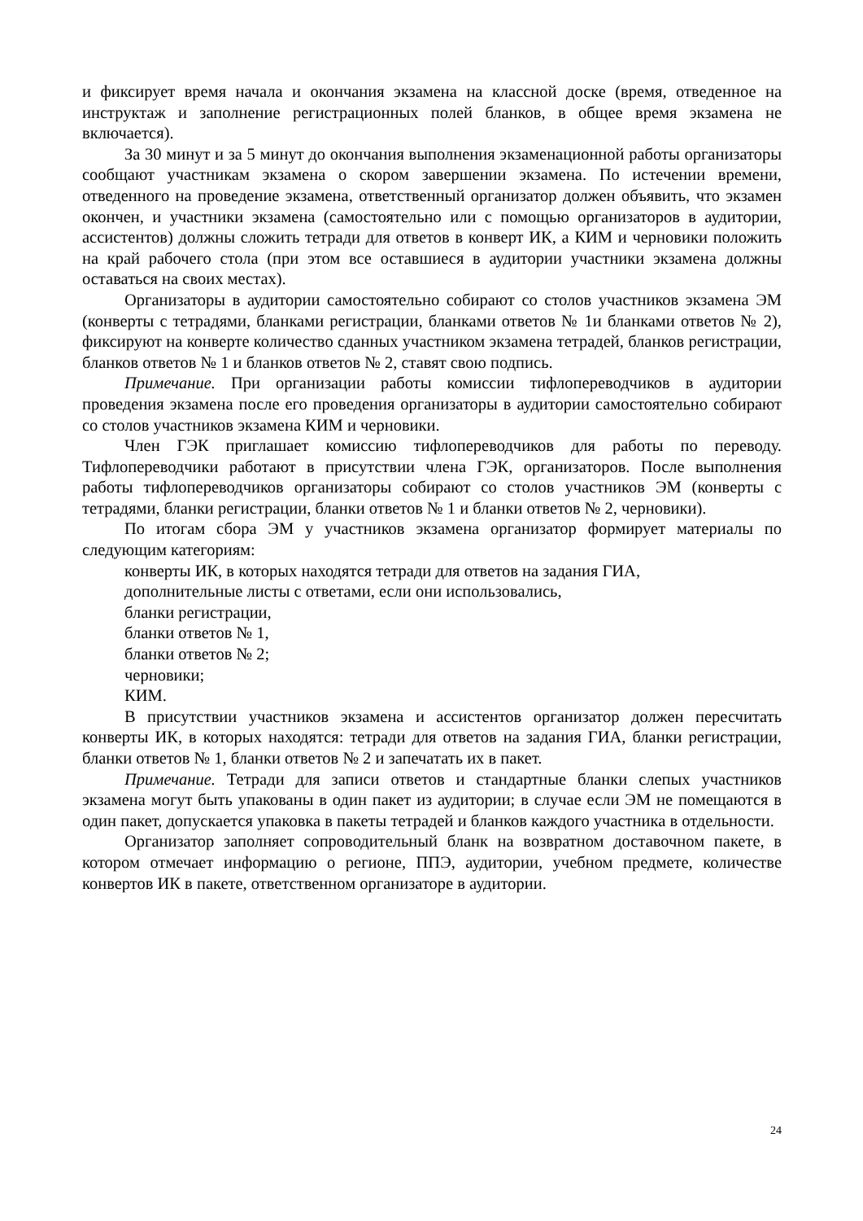и фиксирует время начала и окончания экзамена на классной доске (время, отведенное на инструктаж и заполнение регистрационных полей бланков, в общее время экзамена не включается).
За 30 минут и за 5 минут до окончания выполнения экзаменационной работы организаторы сообщают участникам экзамена о скором завершении экзамена. По истечении времени, отведенного на проведение экзамена, ответственный организатор должен объявить, что экзамен окончен, и участники экзамена (самостоятельно или с помощью организаторов в аудитории, ассистентов) должны сложить тетради для ответов в конверт ИК, а КИМ и черновики положить на край рабочего стола (при этом все оставшиеся в аудитории участники экзамена должны оставаться на своих местах).
Организаторы в аудитории самостоятельно собирают со столов участников экзамена ЭМ (конверты с тетрадями, бланками регистрации, бланками ответов № 1и бланками ответов № 2), фиксируют на конверте количество сданных участником экзамена тетрадей, бланков регистрации, бланков ответов № 1 и бланков ответов № 2, ставят свою подпись.
Примечание. При организации работы комиссии тифлопереводчиков в аудитории проведения экзамена после его проведения организаторы в аудитории самостоятельно собирают со столов участников экзамена КИМ и черновики.
Член ГЭК приглашает комиссию тифлопереводчиков для работы по переводу. Тифлопереводчики работают в присутствии члена ГЭК, организаторов. После выполнения работы тифлопереводчиков организаторы собирают со столов участников ЭМ (конверты с тетрадями, бланки регистрации, бланки ответов № 1 и бланки ответов № 2, черновики).
По итогам сбора ЭМ у участников экзамена организатор формирует материалы по следующим категориям:
конверты ИК, в которых находятся тетради для ответов на задания ГИА,
дополнительные листы с ответами, если они использовались,
бланки регистрации,
бланки ответов № 1,
бланки ответов № 2;
черновики;
КИМ.
В присутствии участников экзамена и ассистентов организатор должен пересчитать конверты ИК, в которых находятся: тетради для ответов на задания ГИА, бланки регистрации, бланки ответов № 1, бланки ответов № 2 и запечатать их в пакет.
Примечание. Тетради для записи ответов и стандартные бланки слепых участников экзамена могут быть упакованы в один пакет из аудитории; в случае если ЭМ не помещаются в один пакет, допускается упаковка в пакеты тетрадей и бланков каждого участника в отдельности.
Организатор заполняет сопроводительный бланк на возвратном доставочном пакете, в котором отмечает информацию о регионе, ППЭ, аудитории, учебном предмете, количестве конвертов ИК в пакете, ответственном организаторе в аудитории.
24